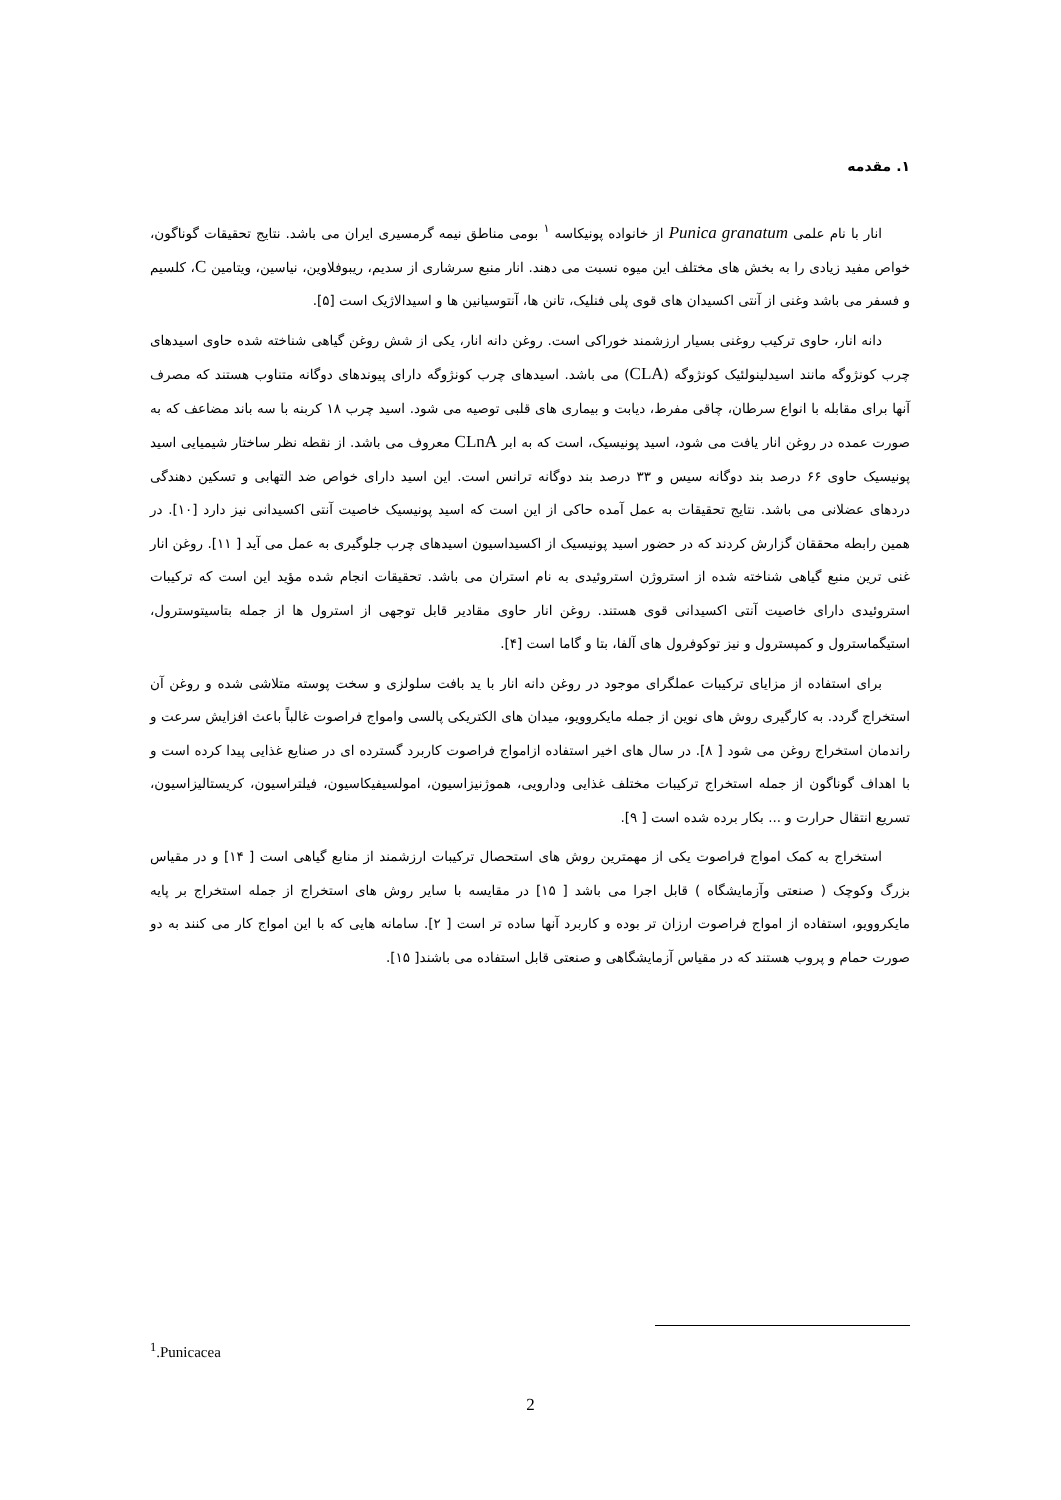۱. مقدمه
انار با نام علمی Punica granatum از خانواده پونیکاسه <sup>۱</sup> بومی مناطق نیمه گرمسیری ایران می باشد. نتایج تحقیقات گوناگون، خواص مفید زیادی را به بخش های مختلف این میوه نسبت می دهند. انار منبع سرشاری از سدیم، ریبوفلاوین، نیاسین، ویتامین C، کلسیم و فسفر می باشد وغنی از آنتی اکسیدان های قوی پلی فنلیک، تانن ها، آنتوسیانین ها و اسیدالاژیک است [۵].
دانه انار، حاوی ترکیب روغنی بسیار ارزشمند خوراکی است. روغن دانه انار، یکی از شش روغن گیاهی شناخته شده حاوی اسیدهای چرب کونژوگه مانند اسیدلینولئیک کونژوگه (CLA) می باشد. اسیدهای چرب کونژوگه دارای پیوندهای دوگانه متناوب هستند که مصرف آنها برای مقابله با انواع سرطان، چاقی مفرط، دیابت و بیماری های قلبی توصیه می شود. اسید چرب ۱۸ کربنه با سه باند مضاعف که به صورت عمده در روغن انار یافت می شود، اسید پونیسیک، است که به ابر CLnA معروف می باشد. از نقطه نظر ساختار شیمیایی اسید پونیسیک حاوی ۶۶ درصد بند دوگانه سیس و ۳۳ درصد بند دوگانه ترانس است. این اسید دارای خواص ضد التهابی و تسکین دهندگی دردهای عضلانی می باشد. نتایج تحقیقات به عمل آمده حاکی از این است که اسید پونیسیک خاصیت آنتی اکسیدانی نیز دارد [۱۰]. در همین رابطه محققان گزارش کردند که در حضور اسید پونیسیک از اکسیداسیون اسیدهای چرب جلوگیری به عمل می آید [ ۱۱]. روغن انار غنی ترین منبع گیاهی شناخته شده از استروژن استروئیدی به نام استران می باشد. تحقیقات انجام شده مؤید این است که ترکیبات استروئیدی دارای خاصیت آنتی اکسیدانی قوی هستند. روغن انار حاوی مقادیر قابل توجهی از استرول ها از جمله بتاسیتوسترول، استیگماسترول و کمپسترول و نیز توکوفرول های آلفا، بتا و گاما است [۴].
برای استفاده از مزایای ترکیبات عملگرای موجود در روغن دانه انار با ید بافت سلولزی و سخت پوسته متلاشی شده و روغن آن استخراج گردد. به کارگیری روش های نوین از جمله مایکروویو، میدان های الکتریکی پالسی وامواج فراصوت غالباً باعث افزایش سرعت و راندمان استخراج روغن می شود [ ۸]. در سال های اخیر استفاده ازامواج فراصوت کاربرد گسترده ای در صنایع غذایی پیدا کرده است و با اهداف گوناگون از جمله استخراج ترکیبات مختلف غذایی ودارویی، هموژنیزاسیون، امولسیفیکاسیون، فیلتراسیون، کریستالیزاسیون، تسریع انتقال حرارت و ... بکار برده شده است [ ۹].
استخراج به کمک امواج فراصوت یکی از مهمترین روش های استحصال ترکیبات ارزشمند از منابع گیاهی است [ ۱۴] و در مقیاس بزرگ وکوچک ( صنعتی وآزمایشگاه ) قابل اجرا می باشد [ ۱۵] در مقایسه با سایر روش های استخراج از جمله استخراج بر پایه مایکروویو، استفاده از امواج فراصوت ارزان تر بوده و کاربرد آنها ساده تر است [ ۲]. سامانه هایی که با این امواج کار می کنند به دو صورت حمام و پروب هستند که در مقیاس آزمایشگاهی و صنعتی قابل استفاده می باشند[ ۱۵].
<sup>1</sup>.Punicacea
2